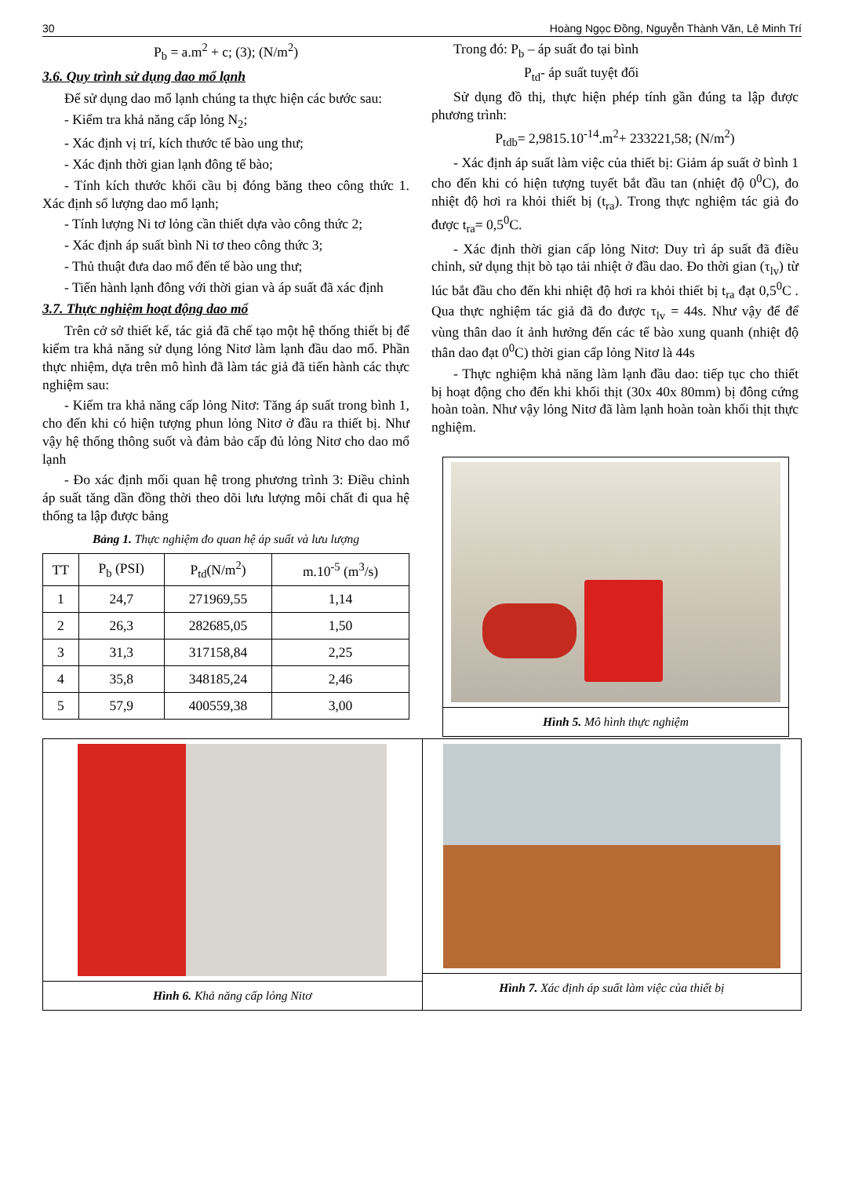30 Hoàng Ngọc Đồng, Nguyễn Thành Văn, Lê Minh Trí
P<sub>b</sub> = a.m<sup>2</sup> + c; (3); (N/m<sup>2</sup>)
3.6. Quy trình sử dụng dao mổ lạnh
Để sử dụng dao mổ lạnh chúng ta thực hiện các bước sau:
- Kiểm tra khả năng cấp lỏng N<sub>2</sub>;
- Xác định vị trí, kích thước tế bào ung thư;
- Xác định thời gian lạnh đông tế bào;
- Tính kích thước khối cầu bị đóng băng theo công thức 1. Xác định số lượng dao mổ lạnh;
- Tính lượng Ni tơ lỏng cần thiết dựa vào công thức 2;
- Xác định áp suất bình Ni tơ theo công thức 3;
- Thủ thuật đưa dao mổ đến tế bào ung thư;
- Tiến hành lạnh đông với thời gian và áp suất đã xác định
3.7. Thực nghiệm hoạt động dao mổ
Trên cở sở thiết kế, tác giả đã chế tạo một hệ thống thiết bị để kiểm tra khả năng sử dụng lỏng Nitơ làm lạnh đầu dao mổ. Phần thực nhiệm, dựa trên mô hình đã làm tác giả đã tiến hành các thực nghiệm sau:
- Kiểm tra khả năng cấp lỏng Nitơ: Tăng áp suất trong bình 1, cho đến khi có hiện tượng phun lỏng Nitơ ở đầu ra thiết bị. Như vậy hệ thống thông suốt và đảm bảo cấp đủ lỏng Nitơ cho dao mổ lạnh
- Đo xác định mối quan hệ trong phương trình 3: Điều chỉnh áp suất tăng dần đồng thời theo dõi lưu lượng môi chất đi qua hệ thống ta lập được bảng
Bảng 1. Thực nghiệm đo quan hệ áp suất và lưu lượng
| TT | P<sub>b</sub> (PSI) | P<sub>td</sub>(N/m<sup>2</sup>) | m.10<sup>-5</sup> (m<sup>3</sup>/s) |
| --- | --- | --- | --- |
| 1 | 24,7 | 271969,55 | 1,14 |
| 2 | 26,3 | 282685,05 | 1,50 |
| 3 | 31,3 | 317158,84 | 2,25 |
| 4 | 35,8 | 348185,24 | 2,46 |
| 5 | 57,9 | 400559,38 | 3,00 |
Trong đó: P<sub>b</sub> – áp suất đo tại bình
P<sub>td</sub>- áp suất tuyệt đối
Sử dụng đồ thị, thực hiện phép tính gần đúng ta lập được phương trình:
P<sub>tdb</sub>= 2,9815.10<sup>-14</sup>.m<sup>2</sup>+ 233221,58; (N/m<sup>2</sup>)
- Xác định áp suất làm việc của thiết bị: Giảm áp suất ở bình 1 cho đến khi có hiện tượng tuyết bắt đầu tan (nhiệt độ 0<sup>0</sup>C), đo nhiệt độ hơi ra khỏi thiết bị (t<sub>ra</sub>). Trong thực nghiệm tác giả đo được t<sub>ra</sub>= 0,5<sup>0</sup>C.
- Xác định thời gian cấp lỏng Nitơ: Duy trì áp suất đã điều chỉnh, sử dụng thịt bò tạo tải nhiệt ở đầu dao. Đo thời gian (τ<sub>lv</sub>) từ lúc bắt đầu cho đến khi nhiệt độ hơi ra khỏi thiết bị t<sub>ra</sub> đạt 0,5<sup>0</sup>C . Qua thực nghiệm tác giả đã đo được τ<sub>lv</sub> = 44s. Như vậy để để vùng thân dao ít ảnh hưởng đến các tế bào xung quanh (nhiệt độ thân dao đạt 0<sup>0</sup>C) thời gian cấp lỏng Nitơ là 44s
- Thực nghiệm khả năng làm lạnh đầu dao: tiếp tục cho thiết bị hoạt động cho đến khi khối thịt (30x 40x 80mm) bị đông cứng hoàn toàn. Như vậy lỏng Nitơ đã làm lạnh hoàn toàn khối thịt thực nghiệm.
Hình 5. Mô hình thực nghiệm
Hình 6. Khả năng cấp lỏng Nitơ Hình 7. Xác định áp suất làm việc của thiết bị